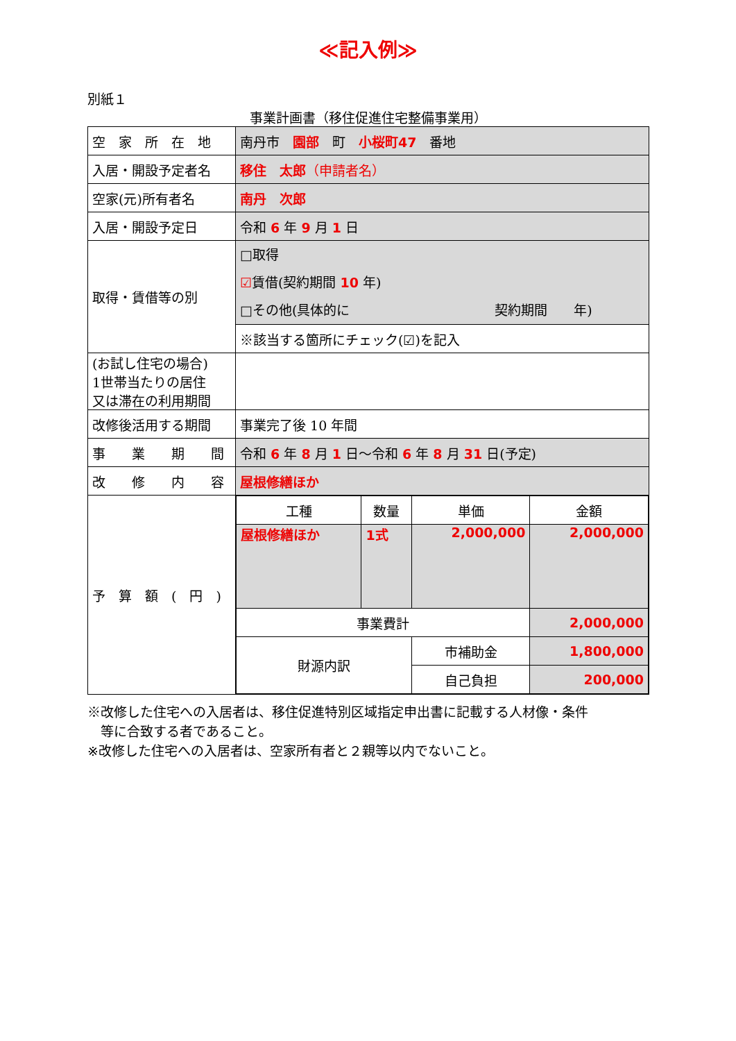≪記入例≫
別紙１
事業計画書（移住促進住宅整備事業用）
| 空 家 所 在 地 | 南丹市 園部 町 小桜町47 番地 |
| 入居・開設予定者名 | 移住 太郎 （申請者名） |
| 空家(元)所有者名 | 南丹 次郎 |
| 入居・開設予定日 | 令和 6 年 9 月 1 日 |
| 取得・賃借等の別 | □取得 ☑ 賃借(契約期間 10 年) □その他(具体的に 契約期間 年) |
| | ※該当する箇所にチェック(☑)を記入 |
| (お試し住宅の場合) 1世帯当たりの居住 又は滞在の利用期間 | |
| 改修後活用する期間 | 事業完了後 10 年間 |
| 事 業 期 間 | 令和 6 年 8 月 1 日～令和 6 年 8 月 31 日(予定) |
| 改 修 内 容 | 屋根修繕ほか |
| 予 算 額 ( 円 ) | / 工種 / 数量 / 単価 / 金額 / / 屋根修繕ほか / 1式 / 2,000,000 / 2,000,000 / / 事業費計 / / / 2,000,000 / / 財源内訳 / / 市補助金 / 1,800,000 / / / / 自己負担 / 200,000 / |
※改修した住宅への入居者は、移住促進特別区域指定申出書に記載する人材像・条件
　等に合致する者であること。
※改修した住宅への入居者は、空家所有者と２親等以内でないこと。